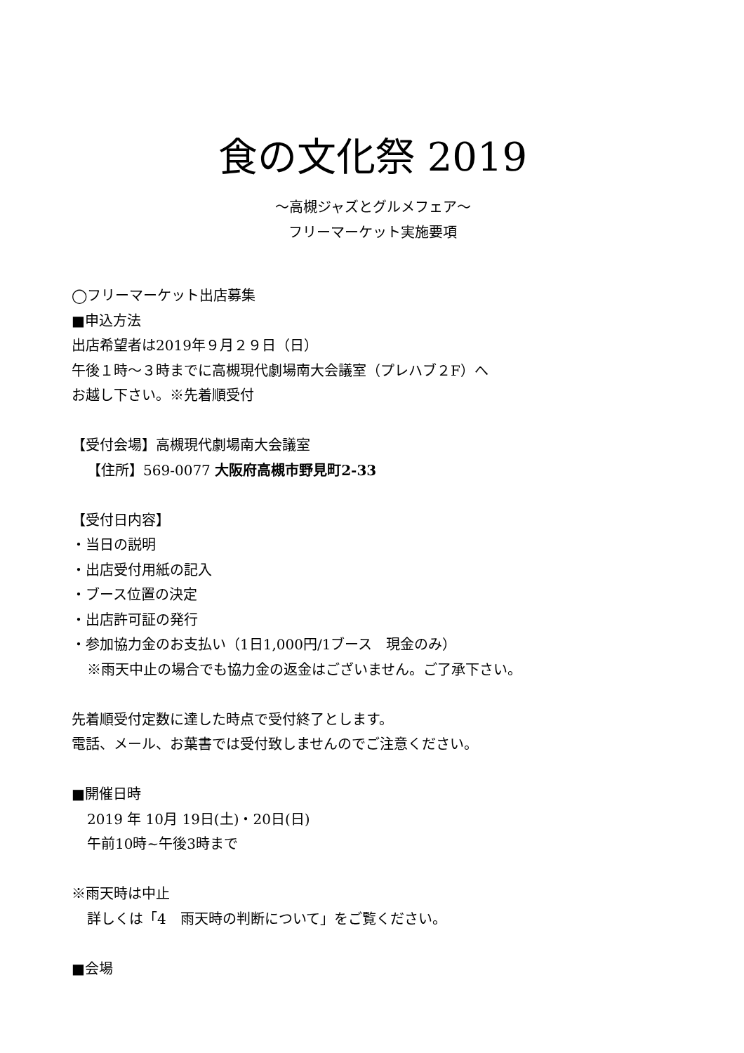食の文化祭 2019
～高槻ジャズとグルメフェア～
フリーマーケット実施要項
◯フリーマーケット出店募集
■申込方法
出店希望者は2019年９月２９日（日）
午後１時～３時までに高槻現代劇場南大会議室（プレハブ２F）へ
お越し下さい。※先着順受付
【受付会場】高槻現代劇場南大会議室
【住所】569-0077 大阪府高槻市野見町2-33
【受付日内容】
・当日の説明
・出店受付用紙の記入
・ブース位置の決定
・出店許可証の発行
・参加協力金のお支払い（1日1,000円/1ブース　現金のみ）
※雨天中止の場合でも協力金の返金はございません。ご了承下さい。
先着順受付定数に達した時点で受付終了とします。
電話、メール、お葉書では受付致しませんのでご注意ください。
■開催日時
2019 年 10月 19日(土)・20日(日)
午前10時~午後3時まで
※雨天時は中止
詳しくは「4　雨天時の判断について」をご覧ください。
■会場